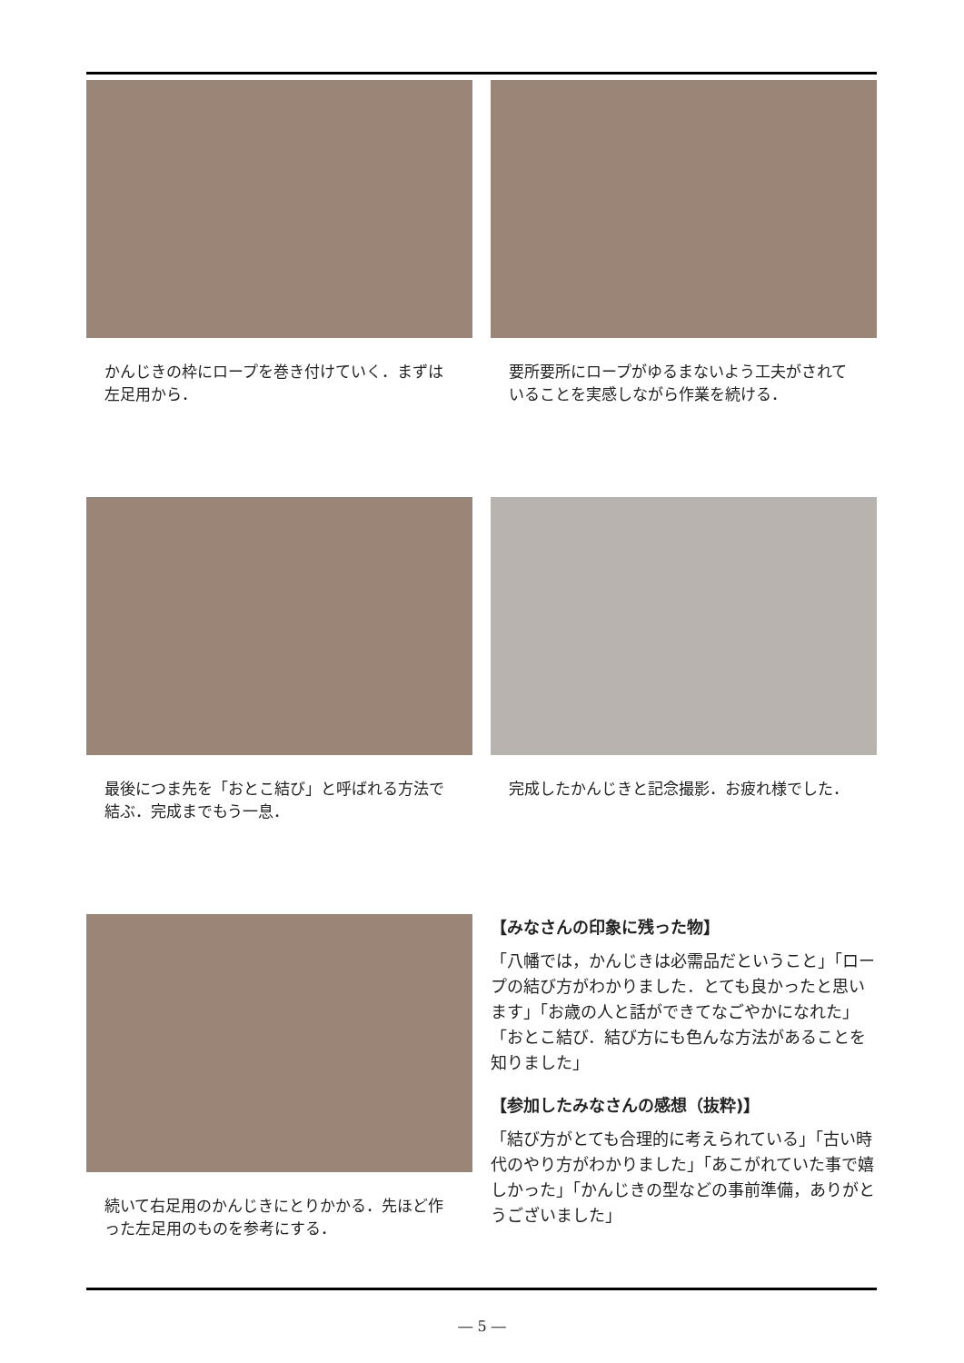かんじきの枠にロープを巻き付けていく．まずは左足用から．
要所要所にロープがゆるまないよう工夫がされていることを実感しながら作業を続ける．
最後につま先を「おとこ結び」と呼ばれる方法で結ぶ．完成までもう一息．
完成したかんじきと記念撮影．お疲れ様でした．
続いて右足用のかんじきにとりかかる．先ほど作った左足用のものを参考にする．
【みなさんの印象に残った物】
「八幡では，かんじきは必需品だということ」「ロープの結び方がわかりました．とても良かったと思います」「お歳の人と話ができてなごやかになれた」「おとこ結び．結び方にも色んな方法があることを知りました」
【参加したみなさんの感想（抜粋)】
「結び方がとても合理的に考えられている」「古い時代のやり方がわかりました」「あこがれていた事で嬉しかった」「かんじきの型などの事前準備，ありがとうございました」
― 5 ―